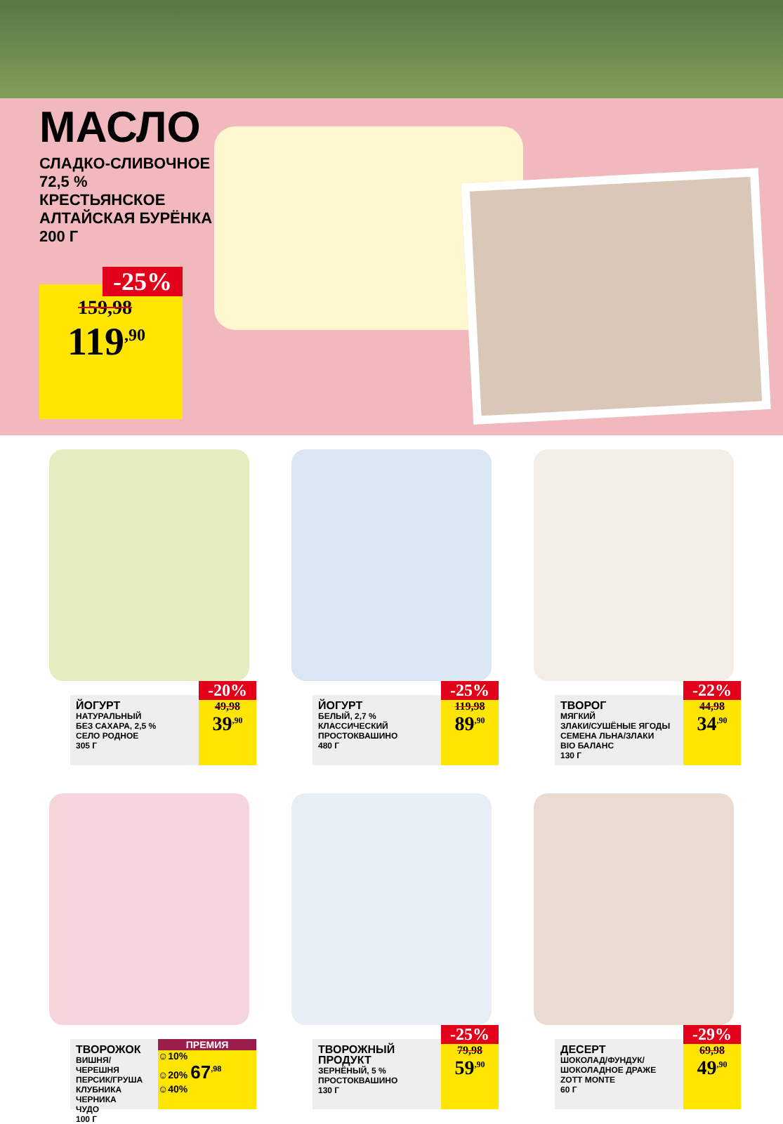МАСЛО
СЛАДКО-СЛИВОЧНОЕ
72,5 %
КРЕСТЬЯНСКОЕ
АЛТАЙСКАЯ БУРЁНКА
200 Г
-25%
159,98
119<sup>,90</sup>
ЙОГУРТ
НАТУРАЛЬНЫЙ
БЕЗ САХАРА, 2,5 %
СЕЛО РОДНОЕ
305 Г
-20%
49,98
39<sup>,90</sup>
ЙОГУРТ
БЕЛЫЙ, 2,7 %
КЛАССИЧЕСКИЙ
ПРОСТОКВАШИНО
480 Г
-25%
119,98
89<sup>,90</sup>
ТВОРОГ
МЯГКИЙ
ЗЛАКИ/СУШЁНЫЕ ЯГОДЫ
СЕМЕНА ЛЬНА/ЗЛАКИ
BIO БАЛАНС
130 Г
-22%
44,98
34<sup>,90</sup>
ТВОРОЖОК
ВИШНЯ/ЧЕРЕШНЯ
ПЕРСИК/ГРУША
КЛУБНИКА
ЧЕРНИКА
ЧУДО
100 Г
ПРЕМИЯ
☺10%
☺20% 67<sup>,98</sup>
☺40%
ТВОРОЖНЫЙ
ПРОДУКТ
ЗЕРНЁНЫЙ, 5 %
ПРОСТОКВАШИНО
130 Г
-25%
79,98
59<sup>,90</sup>
ДЕСЕРТ
ШОКОЛАД/ФУНДУК/
ШОКОЛАДНОЕ ДРАЖЕ
ZOTT MONTE
60 Г
-29%
69,98
49<sup>,90</sup>